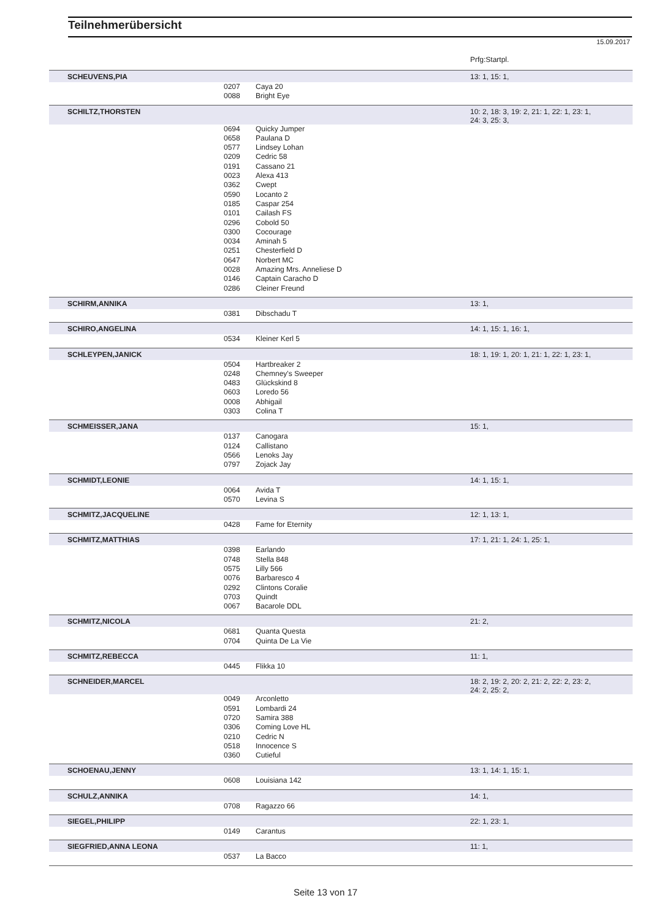Teilnehmerübersicht
15.09.2017
| | | | Prfg:Startpl. |
| SCHEUVENS,PIA | | | 13: 1, 15: 1, |
| | 0207 | Caya 20 | |
| | 0088 | Bright Eye | |
| SCHILTZ,THORSTEN | | | 10: 2, 18: 3, 19: 2, 21: 1, 22: 1, 23: 1, 24: 3, 25: 3, |
| | 0694 | Quicky Jumper | |
| | 0658 | Paulana D | |
| | 0577 | Lindsey Lohan | |
| | 0209 | Cedric 58 | |
| | 0191 | Cassano 21 | |
| | 0023 | Alexa 413 | |
| | 0362 | Cwept | |
| | 0590 | Locanto 2 | |
| | 0185 | Caspar 254 | |
| | 0101 | Cailash FS | |
| | 0296 | Cobold 50 | |
| | 0300 | Cocourage | |
| | 0034 | Aminah 5 | |
| | 0251 | Chesterfield D | |
| | 0647 | Norbert MC | |
| | 0028 | Amazing Mrs. Anneliese D | |
| | 0146 | Captain Caracho D | |
| | 0286 | Cleiner Freund | |
| SCHIRM,ANNIKA | | | 13: 1, |
| | 0381 | Dibschadu T | |
| SCHIRO,ANGELINA | | | 14: 1, 15: 1, 16: 1, |
| | 0534 | Kleiner Kerl 5 | |
| SCHLEYPEN,JANICK | | | 18: 1, 19: 1, 20: 1, 21: 1, 22: 1, 23: 1, |
| | 0504 | Hartbreaker 2 | |
| | 0248 | Chemney's Sweeper | |
| | 0483 | Glückskind 8 | |
| | 0603 | Loredo 56 | |
| | 0008 | Abhigail | |
| | 0303 | Colina T | |
| SCHMEISSER,JANA | | | 15: 1, |
| | 0137 | Canogara | |
| | 0124 | Callistano | |
| | 0566 | Lenoks Jay | |
| | 0797 | Zojack Jay | |
| SCHMIDT,LEONIE | | | 14: 1, 15: 1, |
| | 0064 | Avida T | |
| | 0570 | Levina S | |
| SCHMITZ,JACQUELINE | | | 12: 1, 13: 1, |
| | 0428 | Fame for Eternity | |
| SCHMITZ,MATTHIAS | | | 17: 1, 21: 1, 24: 1, 25: 1, |
| | 0398 | Earlando | |
| | 0748 | Stella 848 | |
| | 0575 | Lilly 566 | |
| | 0076 | Barbaresco 4 | |
| | 0292 | Clintons Coralie | |
| | 0703 | Quindt | |
| | 0067 | Bacarole DDL | |
| SCHMITZ,NICOLA | | | 21: 2, |
| | 0681 | Quanta Questa | |
| | 0704 | Quinta De La Vie | |
| SCHMITZ,REBECCA | | | 11: 1, |
| | 0445 | Flikka 10 | |
| SCHNEIDER,MARCEL | | | 18: 2, 19: 2, 20: 2, 21: 2, 22: 2, 23: 2, 24: 2, 25: 2, |
| | 0049 | Arconletto | |
| | 0591 | Lombardi 24 | |
| | 0720 | Samira 388 | |
| | 0306 | Coming Love HL | |
| | 0210 | Cedric N | |
| | 0518 | Innocence S | |
| | 0360 | Cutieful | |
| SCHOENAU,JENNY | | | 13: 1, 14: 1, 15: 1, |
| | 0608 | Louisiana 142 | |
| SCHULZ,ANNIKA | | | 14: 1, |
| | 0708 | Ragazzo 66 | |
| SIEGEL,PHILIPP | | | 22: 1, 23: 1, |
| | 0149 | Carantus | |
| SIEGFRIED,ANNA LEONA | | | 11: 1, |
| | 0537 | La Bacco | |
Seite 13 von 17